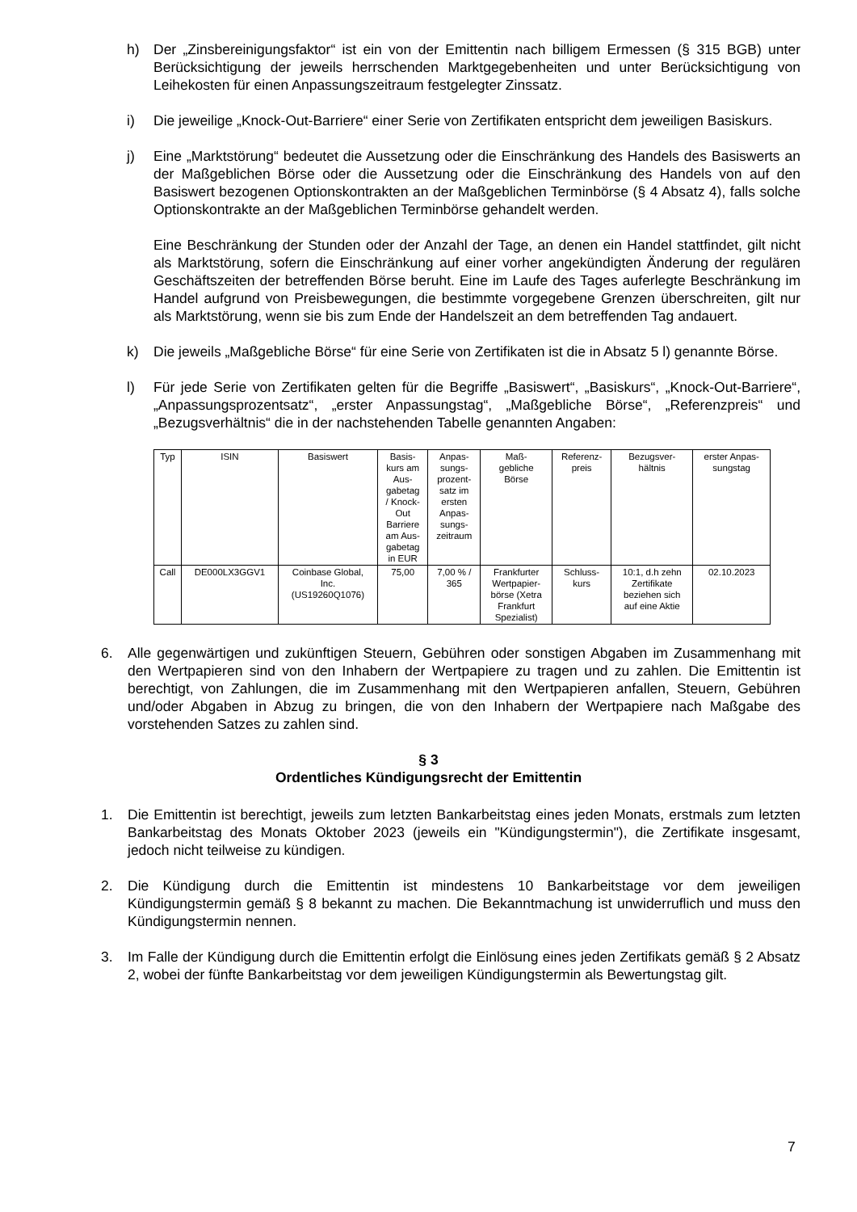h) Der „Zinsbereinigungsfaktor“ ist ein von der Emittentin nach billigem Ermessen (§ 315 BGB) unter Berücksichtigung der jeweils herrschenden Marktgegebenheiten und unter Berücksichtigung von Leihekosten für einen Anpassungszeitraum festgelegter Zinssatz.
i) Die jeweilige „Knock-Out-Barriere“ einer Serie von Zertifikaten entspricht dem jeweiligen Basiskurs.
j) Eine „Marktstörung“ bedeutet die Aussetzung oder die Einschränkung des Handels des Basiswerts an der Maßgeblichen Börse oder die Aussetzung oder die Einschränkung des Handels von auf den Basiswert bezogenen Optionskontrakten an der Maßgeblichen Terminbörse (§ 4 Absatz 4), falls solche Optionskontrakte an der Maßgeblichen Terminbörse gehandelt werden.
Eine Beschränkung der Stunden oder der Anzahl der Tage, an denen ein Handel stattfindet, gilt nicht als Marktstörung, sofern die Einschränkung auf einer vorher angekündigten Änderung der regulären Geschäftszeiten der betreffenden Börse beruht. Eine im Laufe des Tages auferlegte Beschränkung im Handel aufgrund von Preisbewegungen, die bestimmte vorgegebene Grenzen überschreiten, gilt nur als Marktstörung, wenn sie bis zum Ende der Handelszeit an dem betreffenden Tag andauert.
k) Die jeweils „Maßgebliche Börse“ für eine Serie von Zertifikaten ist die in Absatz 5 l) genannte Börse.
l) Für jede Serie von Zertifikaten gelten für die Begriffe „Basiswert“, „Basiskurs“, „Knock-Out-Barriere“, „Anpassungsprozentsatz“, „erster Anpassungstag“, „Maßgebliche Börse“, „Referenzpreis“ und „Bezugsverhältnis“ die in der nachstehenden Tabelle genannten Angaben:
| Typ | ISIN | Basiswert | Basis- kurs am Aus- gabetag / Knock- Out Barriere am Aus- gabetag in EUR | Anpas- sungs- prozent- satz im ersten Anpas- sungs- zeitraum | Maß- gebliche Börse | Referenz- preis | Bezugsver- hältnis | erster Anpas- sungstag |
| Call | DE000LX3GGV1 | Coinbase Global, Inc. (US19260Q1076) | 75,00 | 7,00 % / 365 | Frankfurter Wertpapier- börse (Xetra Frankfurt Spezialist) | Schluss- kurs | 10:1, d.h zehn Zertifikate beziehen sich auf eine Aktie | 02.10.2023 |
6. Alle gegenwärtigen und zukünftigen Steuern, Gebühren oder sonstigen Abgaben im Zusammenhang mit den Wertpapieren sind von den Inhabern der Wertpapiere zu tragen und zu zahlen. Die Emittentin ist berechtigt, von Zahlungen, die im Zusammenhang mit den Wertpapieren anfallen, Steuern, Gebühren und/oder Abgaben in Abzug zu bringen, die von den Inhabern der Wertpapiere nach Maßgabe des vorstehenden Satzes zu zahlen sind.
§ 3
Ordentliches Kündigungsrecht der Emittentin
1. Die Emittentin ist berechtigt, jeweils zum letzten Bankarbeitstag eines jeden Monats, erstmals zum letzten Bankarbeitstag des Monats Oktober 2023 (jeweils ein "Kündigungstermin"), die Zertifikate insgesamt, jedoch nicht teilweise zu kündigen.
2. Die Kündigung durch die Emittentin ist mindestens 10 Bankarbeitstage vor dem jeweiligen Kündigungstermin gemäß § 8 bekannt zu machen. Die Bekanntmachung ist unwiderruflich und muss den Kündigungstermin nennen.
3. Im Falle der Kündigung durch die Emittentin erfolgt die Einlösung eines jeden Zertifikats gemäß § 2 Absatz 2, wobei der fünfte Bankarbeitstag vor dem jeweiligen Kündigungstermin als Bewertungstag gilt.
7